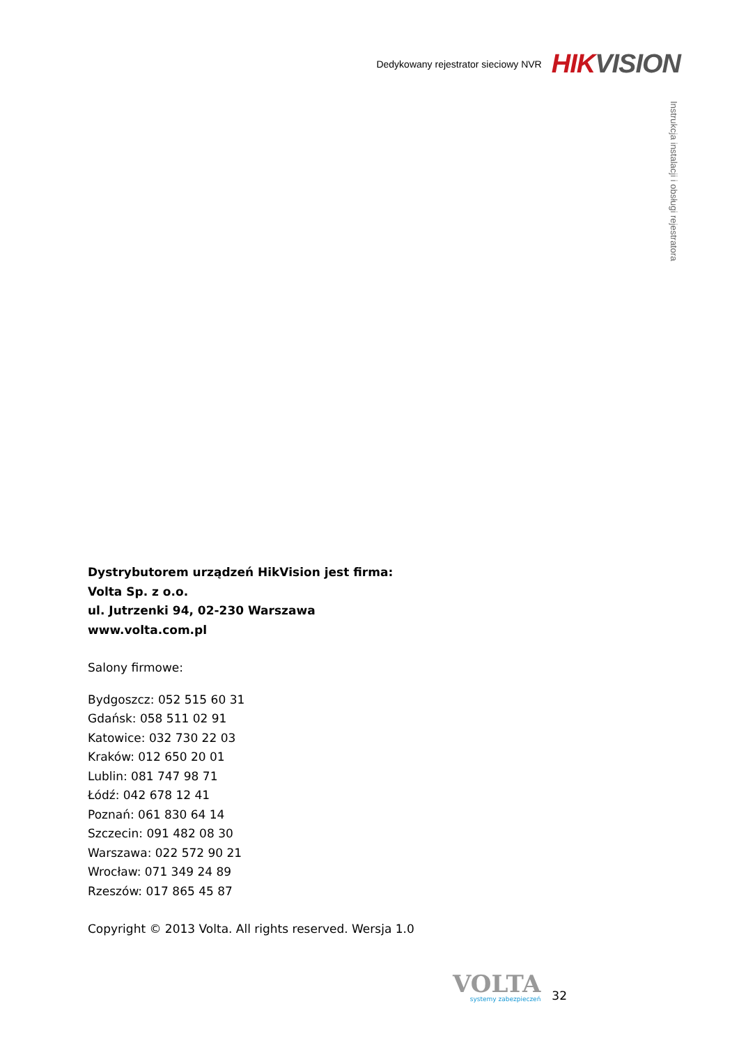Dedykowany rejestrator sieciowy NVR HIK VISION
Instrukcja instalacji i obsługi rejestratora
Dystrybutorem urządzeń HikVision jest firma:
Volta Sp. z o.o.
ul. Jutrzenki 94, 02-230 Warszawa
www.volta.com.pl
Salony firmowe:
Bydgoszcz: 052 515 60 31
Gdańsk: 058 511 02 91
Katowice: 032 730 22 03
Kraków: 012 650 20 01
Lublin: 081 747 98 71
Łódź: 042 678 12 41
Poznań: 061 830 64 14
Szczecin: 091 482 08 30
Warszawa: 022 572 90 21
Wrocław: 071 349 24 89
Rzeszów: 017 865 45 87
Copyright © 2013 Volta. All rights reserved. Wersja 1.0
VOLTA
systemy zabezpieczeń
32